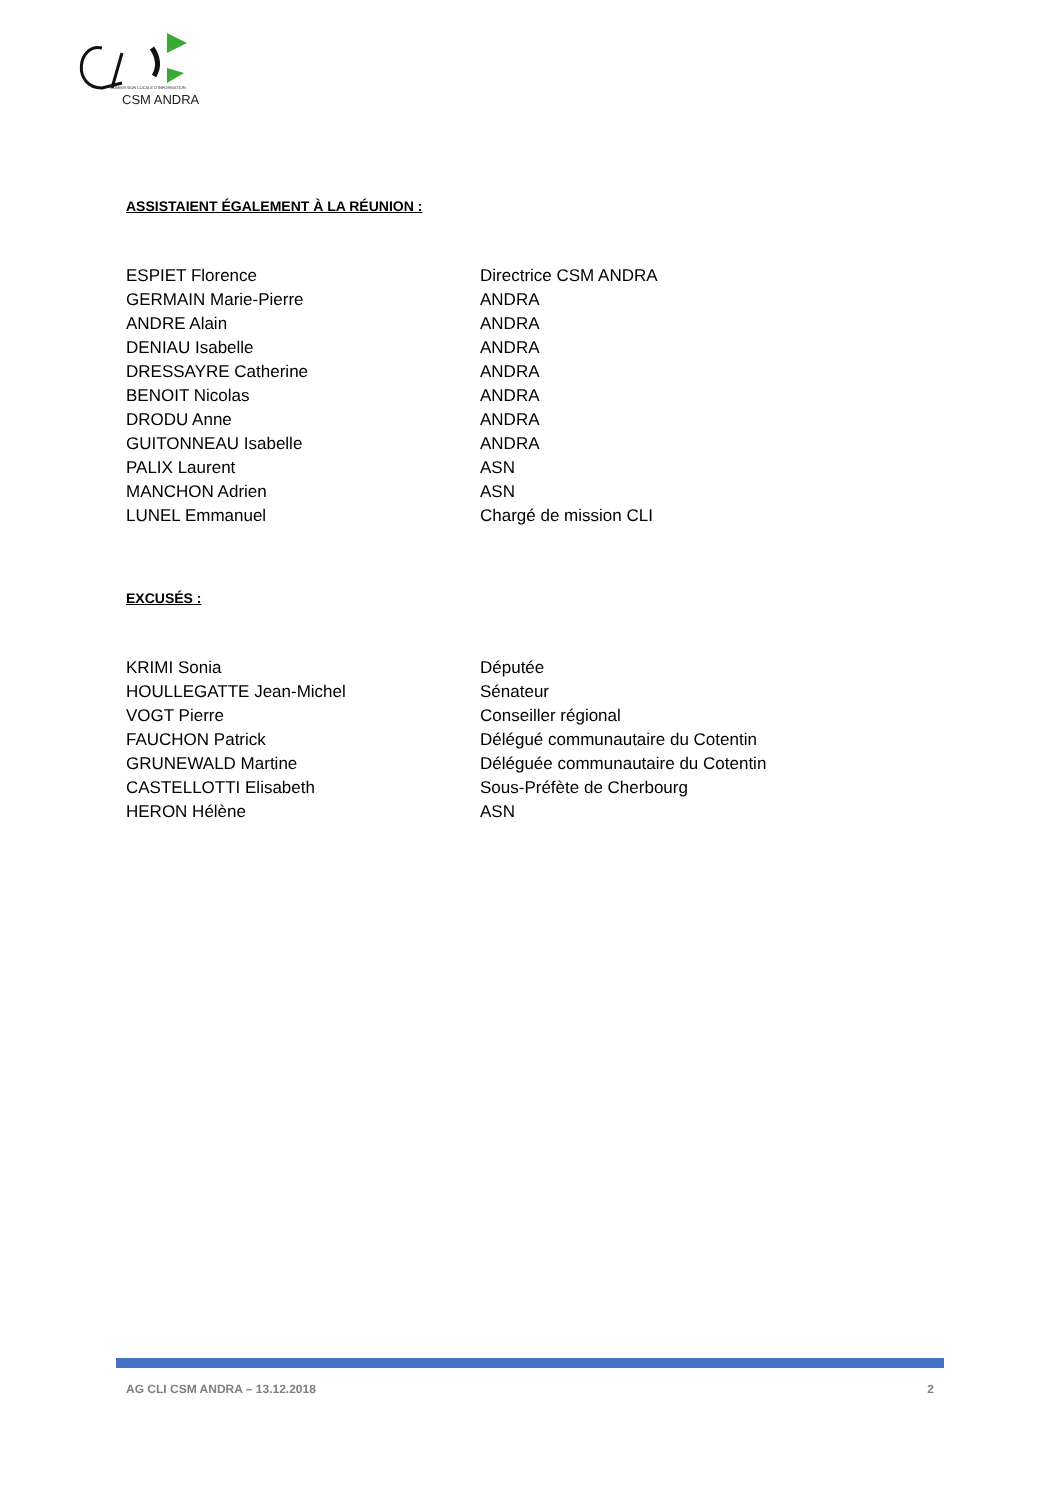COMMISSION LOCALE D'INFORMATION
CSM ANDRA
ASSISTAIENT ÉGALEMENT À LA RÉUNION :
| ESPIET Florence | Directrice CSM ANDRA |
| GERMAIN Marie-Pierre | ANDRA |
| ANDRE Alain | ANDRA |
| DENIAU Isabelle | ANDRA |
| DRESSAYRE Catherine | ANDRA |
| BENOIT Nicolas | ANDRA |
| DRODU Anne | ANDRA |
| GUITONNEAU Isabelle | ANDRA |
| PALIX Laurent | ASN |
| MANCHON Adrien | ASN |
| LUNEL Emmanuel | Chargé de mission CLI |
EXCUSÉS :
| KRIMI Sonia | Députée |
| HOULLEGATTE Jean-Michel | Sénateur |
| VOGT Pierre | Conseiller régional |
| FAUCHON Patrick | Délégué communautaire du Cotentin |
| GRUNEWALD Martine | Déléguée communautaire du Cotentin |
| CASTELLOTTI Elisabeth | Sous-Préfète de Cherbourg |
| HERON Hélène | ASN |
AG CLI CSM ANDRA – 13.12.2018 2